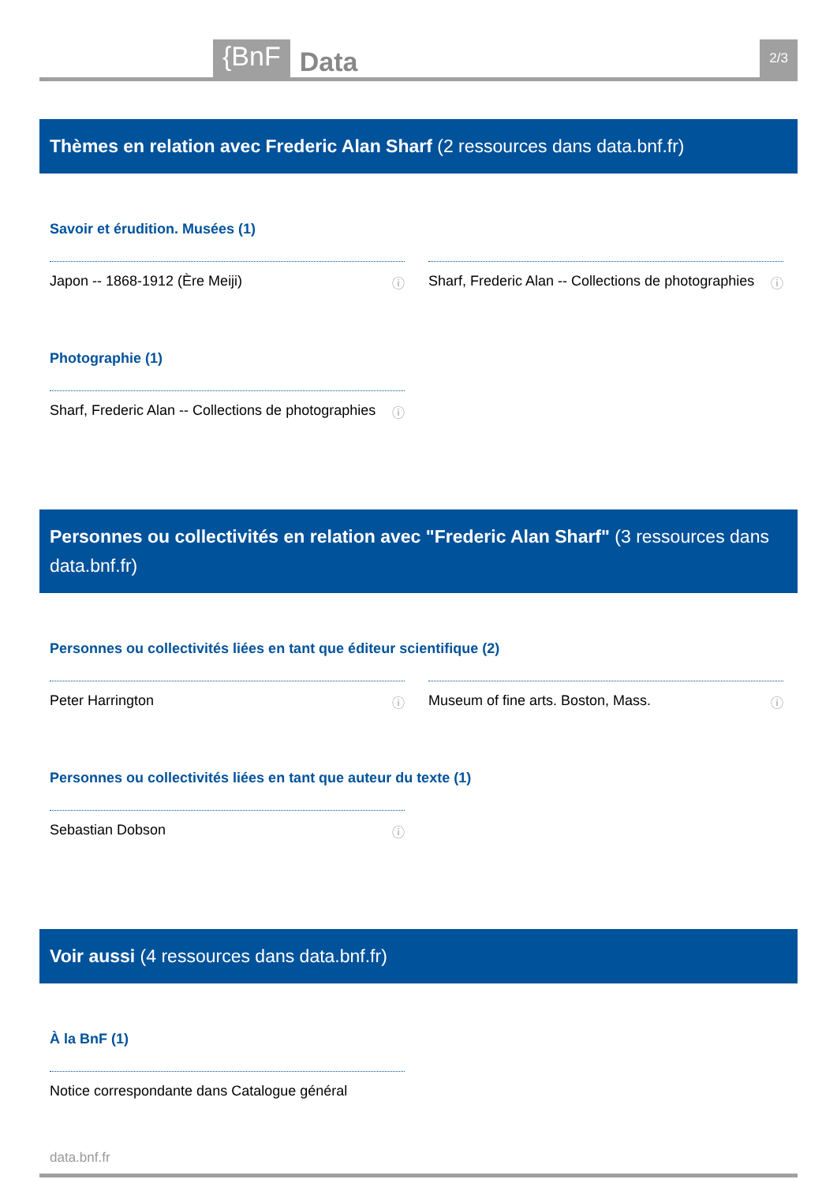{BnF
Data
2/3
Thèmes en relation avec Frederic Alan Sharf (2 ressources dans data.bnf.fr)
Savoir et érudition. Musées (1)
Japon -- 1868-1912 (Ère Meiji) ⓘ Sharf, Frederic Alan -- Collections de photographies ⓘ
Photographie (1)
Sharf, Frederic Alan -- Collections de photographies ⓘ
Personnes ou collectivités en relation avec "Frederic Alan Sharf" (3 ressources dans data.bnf.fr)
Personnes ou collectivités liées en tant que éditeur scientifique (2)
Peter Harrington ⓘ Museum of fine arts. Boston, Mass. ⓘ
Personnes ou collectivités liées en tant que auteur du texte (1)
Sebastian Dobson ⓘ
Voir aussi (4 ressources dans data.bnf.fr)
À la BnF (1)
Notice correspondante dans Catalogue général
data.bnf.fr